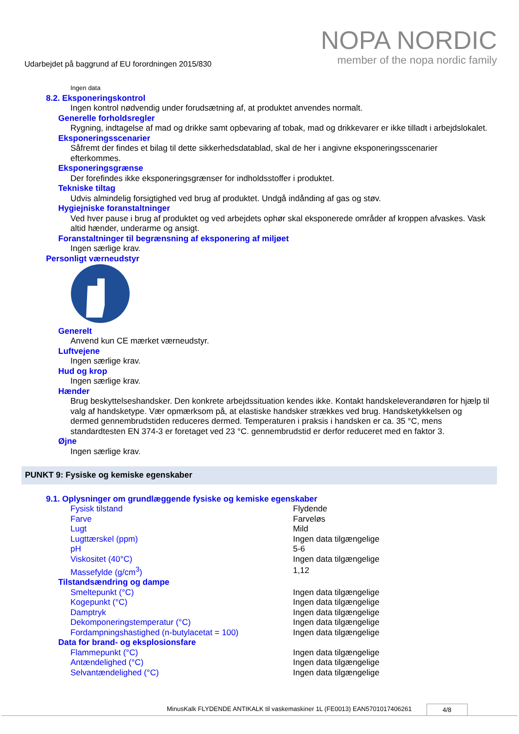Udarbejdet på baggrund af EU forordningen 2015/830
NOPA NORDIC
member of the nopa nordic family
Ingen data
8.2. Eksponeringskontrol
Ingen kontrol nødvendig under forudsætning af, at produktet anvendes normalt.
Generelle forholdsregler
Rygning, indtagelse af mad og drikke samt opbevaring af tobak, mad og drikkevarer er ikke tilladt i arbejdslokalet.
Eksponeringsscenarier
Såfremt der findes et bilag til dette sikkerhedsdatablad, skal de her i angivne eksponeringsscenarier efterkommes.
Eksponeringsgrænse
Der forefindes ikke eksponeringsgrænser for indholdsstoffer i produktet.
Tekniske tiltag
Udvis almindelig forsigtighed ved brug af produktet. Undgå indånding af gas og støv.
Hygiejniske foranstaltninger
Ved hver pause i brug af produktet og ved arbejdets ophør skal eksponerede områder af kroppen afvaskes. Vask altid hænder, underarme og ansigt.
Foranstaltninger til begrænsning af eksponering af miljøet
Ingen særlige krav.
Personligt værneudstyr
Generelt
Anvend kun CE mærket værneudstyr.
Luftvejene
Ingen særlige krav.
Hud og krop
Ingen særlige krav.
Hænder
Brug beskyttelseshandsker. Den konkrete arbejdssituation kendes ikke. Kontakt handskeleverandøren for hjælp til valg af handsketype. Vær opmærksom på, at elastiske handsker strækkes ved brug. Handsketykkelsen og dermed gennembrudstiden reduceres dermed. Temperaturen i praksis i handsken er ca. 35 °C, mens standardtesten EN 374-3 er foretaget ved 23 °C. gennembrudstid er derfor reduceret med en faktor 3.
Øjne
Ingen særlige krav.
PUNKT 9: Fysiske og kemiske egenskaber
9.1. Oplysninger om grundlæggende fysiske og kemiske egenskaber
| Fysisk tilstand | Flydende |
| Farve | Farveløs |
| Lugt | Mild |
| Lugttærskel (ppm) | Ingen data tilgængelige |
| pH | 5-6 |
| Viskositet (40°C) | Ingen data tilgængelige |
| Massefylde (g/cm<sup>3</sup>) | 1,12 |
Tilstandsændring og dampe
| Smeltepunkt (°C) | Ingen data tilgængelige |
| Kogepunkt (°C) | Ingen data tilgængelige |
| Damptryk | Ingen data tilgængelige |
| Dekomponeringstemperatur (°C) | Ingen data tilgængelige |
| Fordampningshastighed (n-butylacetat = 100) | Ingen data tilgængelige |
Data for brand- og eksplosionsfare
| Flammepunkt (°C) | Ingen data tilgængelige |
| Antændelighed (°C) | Ingen data tilgængelige |
| Selvantændelighed (°C) | Ingen data tilgængelige |
MinusKalk FLYDENDE ANTIKALK til vaskemaskiner 1L (FE0013) EAN5701017406261 4/8